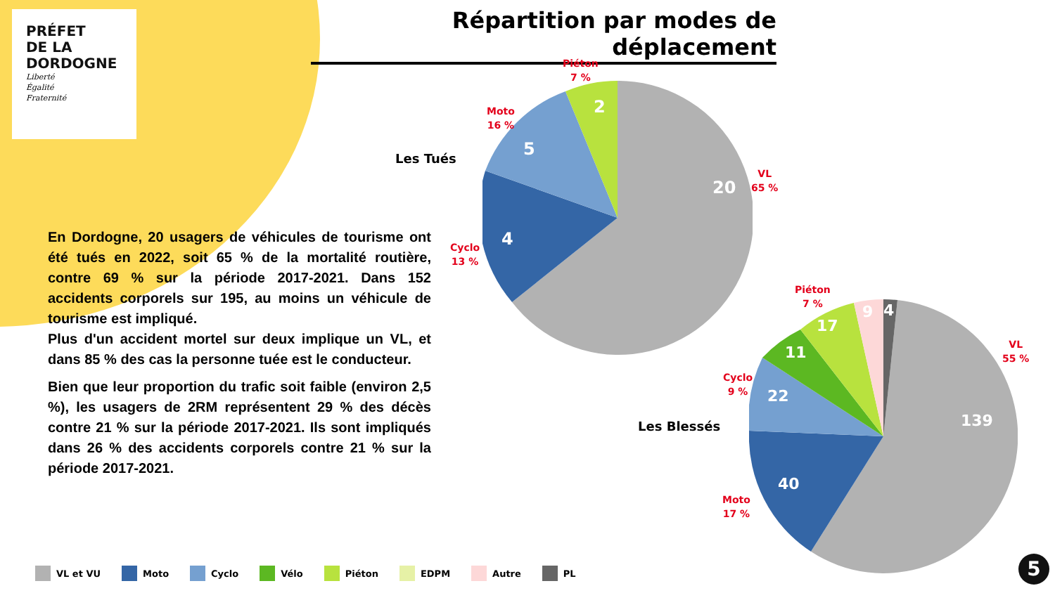PRÉFET
DE LA
DORDOGNE
Liberté
Égalité
Fraternité
Répartition par modes de déplacement
En Dordogne, 20 usagers de véhicules de tourisme ont été tués en 2022, soit 65 % de la mortalité routière, contre 69 % sur la période 2017-2021. Dans 152 accidents corporels sur 195, au moins un véhicule de tourisme est impliqué.
Plus d'un accident mortel sur deux implique un VL, et dans 85 % des cas la personne tuée est le conducteur.
Bien que leur proportion du trafic soit faible (environ 2,5 %), les usagers de 2RM représentent 29 % des décès contre 21 % sur la période 2017-2021. Ils sont impliqués dans 26 % des accidents corporels contre 21 % sur la période 2017-2021.
Les Tués
20
4
5
2
Piéton
7 %
Moto
16 %
VL
65 %
Cyclo
13 %
Les Blessés
139
40
22
11
17
9
4
Piéton
7 %
VL
55 %
Cyclo
9 %
Moto
17 %
VL et VU Moto Cyclo Vélo Piéton EDPM Autre PL
5